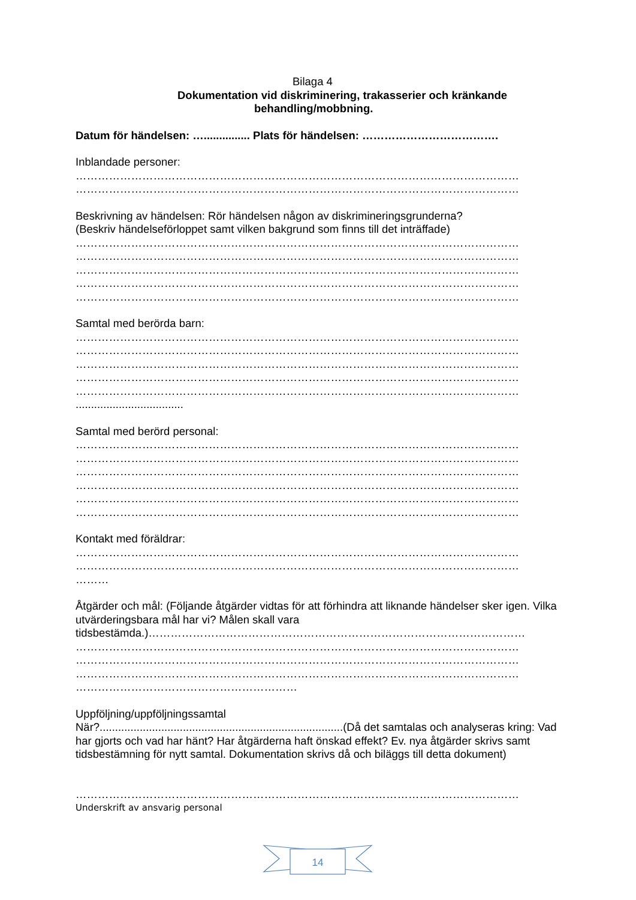Bilaga 4
Dokumentation vid diskriminering, trakasserier och kränkande
behandling/mobbning.
Datum för händelsen: …............... Plats för händelsen: ……………………………….
Inblandade personer:
…………………………………………………………………………………………………………
…………………………………………………………………………………………………………
Beskrivning av händelsen: Rör händelsen någon av diskrimineringsgrunderna?
(Beskriv händelseförloppet samt vilken bakgrund som finns till det inträffade)
…………………………………………………………………………………………………………
…………………………………………………………………………………………………………
…………………………………………………………………………………………………………
…………………………………………………………………………………………………………
…………………………………………………………………………………………………………
Samtal med berörda barn:
…………………………………………………………………………………………………………
…………………………………………………………………………………………………………
…………………………………………………………………………………………………………
…………………………………………………………………………………………………………
…………………………………………………………………………………………………………
...................................
Samtal med berörd personal:
…………………………………………………………………………………………………………
…………………………………………………………………………………………………………
…………………………………………………………………………………………………………
…………………………………………………………………………………………………………
…………………………………………………………………………………………………………
…………………………………………………………………………………………………………
Kontakt med föräldrar:
…………………………………………………………………………………………………………
…………………………………………………………………………………………………………
………
Åtgärder och mål: (Följande åtgärder vidtas för att förhindra att liknande händelser sker igen. Vilka utvärderingsbara mål har vi? Målen skall vara
tidsbestämda.)…………………………………………………………………………………………
…………………………………………………………………………………………………………
…………………………………………………………………………………………………………
…………………………………………………………………………………………………………
……………………………………………………
Uppföljning/uppföljningssamtal
När?...............................................................................(Då det samtalas och analyseras kring: Vad har gjorts och vad har hänt? Har åtgärderna haft önskad effekt? Ev. nya åtgärder skrivs samt tidsbestämning för nytt samtal. Dokumentation skrivs då och biläggs till detta dokument)
…………………………………………………………………………………………………………
Underskrift av ansvarig personal
14